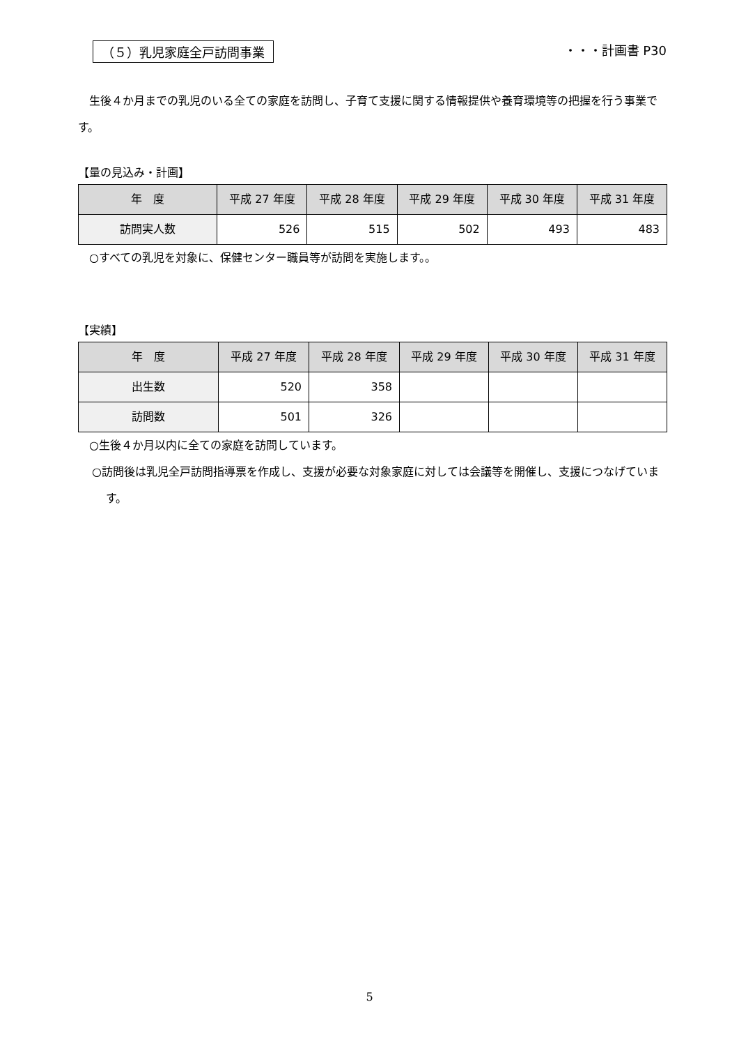（５）乳児家庭全戸訪問事業 ・・・計画書 P30
　生後４か月までの乳児のいる全ての家庭を訪問し、子育て支援に関する情報提供や養育環境等の把握を行う事業です。
【量の見込み・計画】
| 年 度 | 平成 27 年度 | 平成 28 年度 | 平成 29 年度 | 平成 30 年度 | 平成 31 年度 |
| --- | --- | --- | --- | --- | --- |
| 訪問実人数 | 526 | 515 | 502 | 493 | 483 |
　○すべての乳児を対象に、保健センター職員等が訪問を実施します。。
【実績】
| 年 度 | 平成 27 年度 | 平成 28 年度 | 平成 29 年度 | 平成 30 年度 | 平成 31 年度 |
| --- | --- | --- | --- | --- | --- |
| 出生数 | 520 | 358 | | | |
| 訪問数 | 501 | 326 | | | |
　○生後４か月以内に全ての家庭を訪問しています。
○訪問後は乳児全戸訪問指導票を作成し、支援が必要な対象家庭に対しては会議等を開催し、支援につなげています。
5